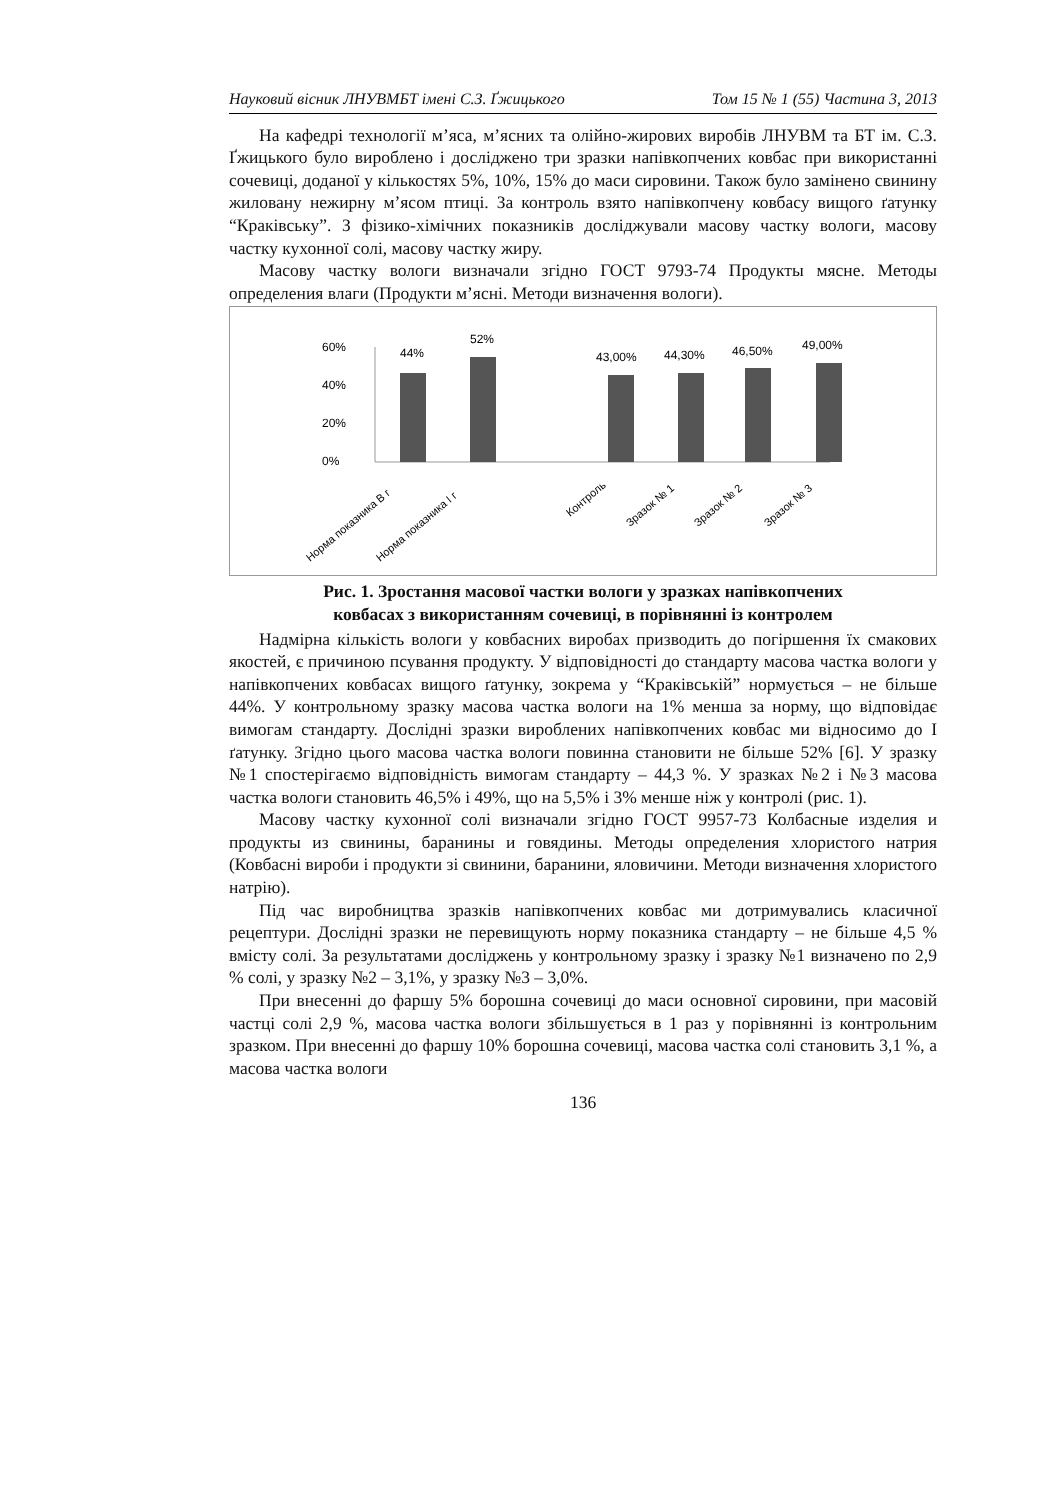Науковий вісник ЛНУВМБТ імені С.З. Ґжицького Том 15 № 1 (55) Частина 3, 2013
На кафедрі технології м’яса, м’ясних та олійно-жирових виробів ЛНУВМ та БТ ім. С.З. Ґжицького було вироблено і досліджено три зразки напівкопчених ковбас при використанні сочевиці, доданої у кількостях 5%, 10%, 15% до маси сировини. Також було замінено свинину жиловану нежирну м’ясом птиці. За контроль взято напівкопчену ковбасу вищого ґатунку “Краківську”. З фізико-хімічних показників досліджували масову частку вологи, масову частку кухонної солі, масову частку жиру.
Масову частку вологи визначали згідно ГОСТ 9793-74 Продукты мясне. Методы определения влаги (Продукти м’ясні. Методи визначення вологи).
60%
40%
20%
0%
44%
52%
43,00%
44,30%
46,50%
49,00%
Норма показника В г
Норма показника І г
Контроль
Зразок № 1
Зразок № 2
Зразок № 3
Рис. 1. Зростання масової частки вологи у зразках напівкопчених
ковбасах з використанням сочевиці, в порівнянні із контролем
Надмірна кількість вологи у ковбасних виробах призводить до погіршення їх смакових якостей, є причиною псування продукту. У відповідності до стандарту масова частка вологи у напівкопчених ковбасах вищого ґатунку, зокрема у “Краківській” нормується – не більше 44%. У контрольному зразку масова частка вологи на 1% менша за норму, що відповідає вимогам стандарту. Дослідні зразки вироблених напівкопчених ковбас ми відносимо до І ґатунку. Згідно цього масова частка вологи повинна становити не більше 52% [6]. У зразку №1 спостерігаємо відповідність вимогам стандарту – 44,3 %. У зразках №2 і №3 масова частка вологи становить 46,5% і 49%, що на 5,5% і 3% менше ніж у контролі (рис. 1).
Масову частку кухонної солі визначали згідно ГОСТ 9957-73 Колбасные изделия и продукты из свинины, баранины и говядины. Методы определения хлористого натрия (Ковбасні вироби і продукти зі свинини, баранини, яловичини. Методи визначення хлористого натрію).
Під час виробництва зразків напівкопчених ковбас ми дотримувались класичної рецептури. Дослідні зразки не перевищують норму показника стандарту – не більше 4,5 % вмісту солі. За результатами досліджень у контрольному зразку і зразку №1 визначено по 2,9 % солі, у зразку №2 – 3,1%, у зразку №3 – 3,0%.
При внесенні до фаршу 5% борошна сочевиці до маси основної сировини, при масовій частці солі 2,9 %, масова частка вологи збільшується в 1 раз у порівнянні із контрольним зразком. При внесенні до фаршу 10% борошна сочевиці, масова частка солі становить 3,1 %, а масова частка вологи
136